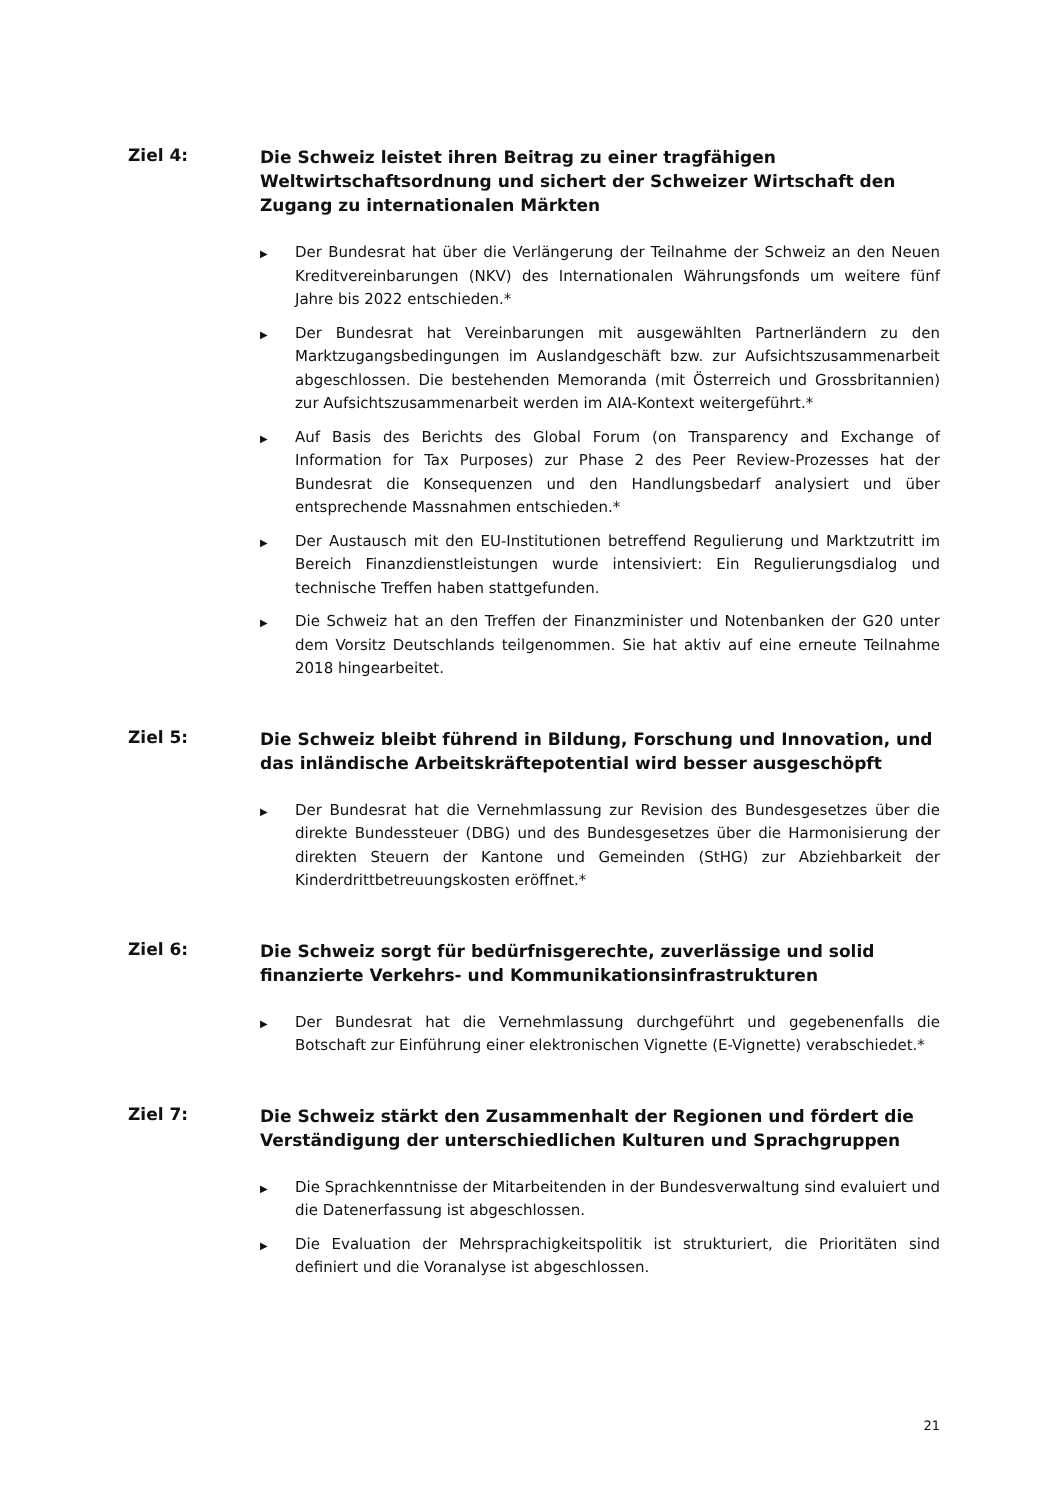Ziel 4:
Die Schweiz leistet ihren Beitrag zu einer tragfähigen Weltwirtschaftsordnung und sichert der Schweizer Wirtschaft den Zugang zu internationalen Märkten
▶ Der Bundesrat hat über die Verlängerung der Teilnahme der Schweiz an den Neuen Kreditvereinbarungen (NKV) des Internationalen Währungsfonds um weitere fünf Jahre bis 2022 entschieden.*
▶ Der Bundesrat hat Vereinbarungen mit ausgewählten Partnerländern zu den Marktzugangsbedingungen im Auslandgeschäft bzw. zur Aufsichtszusammenarbeit abgeschlossen. Die bestehenden Memoranda (mit Österreich und Grossbritannien) zur Aufsichtszusammenarbeit werden im AIA-Kontext weitergeführt.*
▶ Auf Basis des Berichts des Global Forum (on Transparency and Exchange of Information for Tax Purposes) zur Phase 2 des Peer Review-Prozesses hat der Bundesrat die Konsequenzen und den Handlungsbedarf analysiert und über entsprechende Massnahmen entschieden.*
▶ Der Austausch mit den EU-Institutionen betreffend Regulierung und Marktzutritt im Bereich Finanzdienstleistungen wurde intensiviert: Ein Regulierungsdialog und technische Treffen haben stattgefunden.
▶ Die Schweiz hat an den Treffen der Finanzminister und Notenbanken der G20 unter dem Vorsitz Deutschlands teilgenommen. Sie hat aktiv auf eine erneute Teilnahme 2018 hingearbeitet.
Ziel 5:
Die Schweiz bleibt führend in Bildung, Forschung und Innovation, und das inländische Arbeitskräftepotential wird besser ausgeschöpft
▶ Der Bundesrat hat die Vernehmlassung zur Revision des Bundesgesetzes über die direkte Bundessteuer (DBG) und des Bundesgesetzes über die Harmonisierung der direkten Steuern der Kantone und Gemeinden (StHG) zur Abziehbarkeit der Kinderdrittbetreuungskosten eröffnet.*
Ziel 6:
Die Schweiz sorgt für bedürfnisgerechte, zuverlässige und solid finanzierte Verkehrs- und Kommunikationsinfrastrukturen
▶ Der Bundesrat hat die Vernehmlassung durchgeführt und gegebenenfalls die Botschaft zur Einführung einer elektronischen Vignette (E-Vignette) verabschiedet.*
Ziel 7:
Die Schweiz stärkt den Zusammenhalt der Regionen und fördert die Verständigung der unterschiedlichen Kulturen und Sprachgruppen
▶ Die Sprachkenntnisse der Mitarbeitenden in der Bundesverwaltung sind evaluiert und die Datenerfassung ist abgeschlossen.
▶ Die Evaluation der Mehrsprachigkeitspolitik ist strukturiert, die Prioritäten sind definiert und die Voranalyse ist abgeschlossen.
21